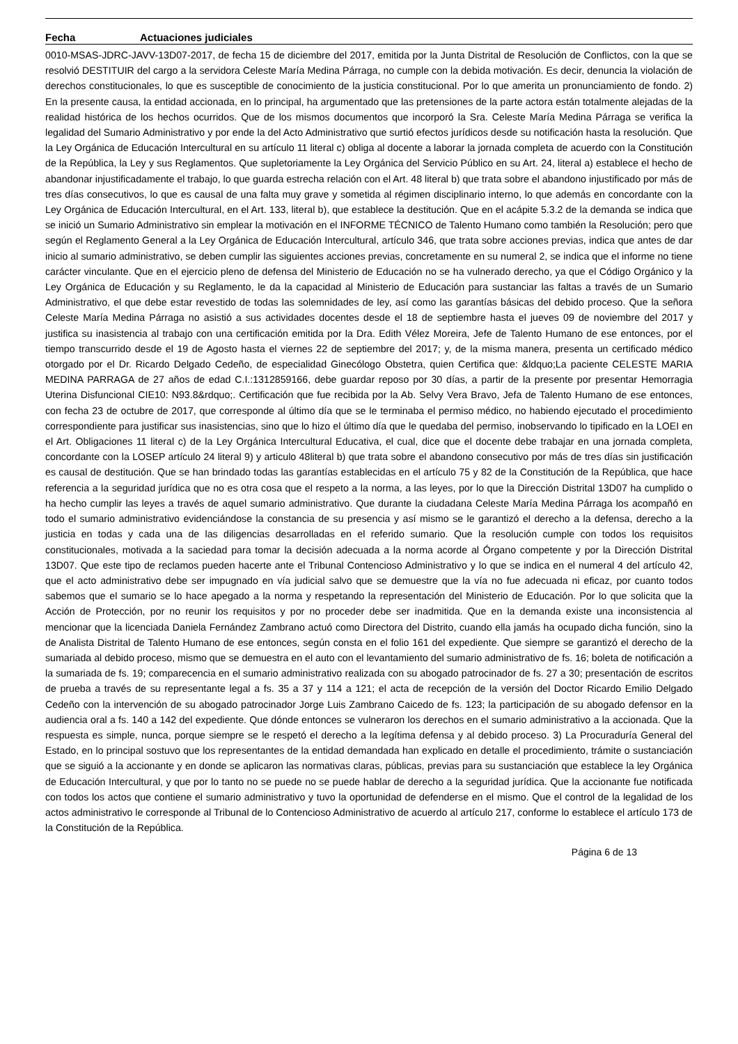Fecha Actuaciones judiciales
0010-MSAS-JDRC-JAVV-13D07-2017, de fecha 15 de diciembre del 2017, emitida por la Junta Distrital de Resolución de Conflictos, con la que se resolvió DESTITUIR del cargo a la servidora Celeste María Medina Párraga, no cumple con la debida motivación. Es decir, denuncia la violación de derechos constitucionales, lo que es susceptible de conocimiento de la justicia constitucional. Por lo que amerita un pronunciamiento de fondo. 2) En la presente causa, la entidad accionada, en lo principal, ha argumentado que las pretensiones de la parte actora están totalmente alejadas de la realidad histórica de los hechos ocurridos. Que de los mismos documentos que incorporó la Sra. Celeste María Medina Párraga se verifica la legalidad del Sumario Administrativo y por ende la del Acto Administrativo que surtió efectos jurídicos desde su notificación hasta la resolución. Que la Ley Orgánica de Educación Intercultural en su artículo 11 literal c) obliga al docente a laborar la jornada completa de acuerdo con la Constitución de la República, la Ley y sus Reglamentos. Que supletoriamente la Ley Orgánica del Servicio Público en su Art. 24, literal a) establece el hecho de abandonar injustificadamente el trabajo, lo que guarda estrecha relación con el Art. 48 literal b) que trata sobre el abandono injustificado por más de tres días consecutivos, lo que es causal de una falta muy grave y sometida al régimen disciplinario interno, lo que además en concordante con la Ley Orgánica de Educación Intercultural, en el Art. 133, literal b), que establece la destitución. Que en el acápite 5.3.2 de la demanda se indica que se inició un Sumario Administrativo sin emplear la motivación en el INFORME TÉCNICO de Talento Humano como también la Resolución; pero que según el Reglamento General a la Ley Orgánica de Educación Intercultural, artículo 346, que trata sobre acciones previas, indica que antes de dar inicio al sumario administrativo, se deben cumplir las siguientes acciones previas, concretamente en su numeral 2, se indica que el informe no tiene carácter vinculante. Que en el ejercicio pleno de defensa del Ministerio de Educación no se ha vulnerado derecho, ya que el Código Orgánico y la Ley Orgánica de Educación y su Reglamento, le da la capacidad al Ministerio de Educación para sustanciar las faltas a través de un Sumario Administrativo, el que debe estar revestido de todas las solemnidades de ley, así como las garantías básicas del debido proceso. Que la señora Celeste María Medina Párraga no asistió a sus actividades docentes desde el 18 de septiembre hasta el jueves 09 de noviembre del 2017 y justifica su inasistencia al trabajo con una certificación emitida por la Dra. Edith Vélez Moreira, Jefe de Talento Humano de ese entonces, por el tiempo transcurrido desde el 19 de Agosto hasta el viernes 22 de septiembre del 2017; y, de la misma manera, presenta un certificado médico otorgado por el Dr. Ricardo Delgado Cedeño, de especialidad Ginecólogo Obstetra, quien Certifica que: &ldquo;La paciente CELESTE MARIA MEDINA PARRAGA de 27 años de edad C.I.:1312859166, debe guardar reposo por 30 días, a partir de la presente por presentar Hemorragia Uterina Disfuncional CIE10: N93.8&rdquo;. Certificación que fue recibida por la Ab. Selvy Vera Bravo, Jefa de Talento Humano de ese entonces, con fecha 23 de octubre de 2017, que corresponde al último día que se le terminaba el permiso médico, no habiendo ejecutado el procedimiento correspondiente para justificar sus inasistencias, sino que lo hizo el último día que le quedaba del permiso, inobservando lo tipificado en la LOEI en el Art. Obligaciones 11 literal c) de la Ley Orgánica Intercultural Educativa, el cual, dice que el docente debe trabajar en una jornada completa, concordante con la LOSEP artículo 24 literal 9) y articulo 48literal b) que trata sobre el abandono consecutivo por más de tres días sin justificación es causal de destitución. Que se han brindado todas las garantías establecidas en el artículo 75 y 82 de la Constitución de la República, que hace referencia a la seguridad jurídica que no es otra cosa que el respeto a la norma, a las leyes, por lo que la Dirección Distrital 13D07 ha cumplido o ha hecho cumplir las leyes a través de aquel sumario administrativo. Que durante la ciudadana Celeste María Medina Párraga los acompañó en todo el sumario administrativo evidenciándose la constancia de su presencia y así mismo se le garantizó el derecho a la defensa, derecho a la justicia en todas y cada una de las diligencias desarrolladas en el referido sumario. Que la resolución cumple con todos los requisitos constitucionales, motivada a la saciedad para tomar la decisión adecuada a la norma acorde al Órgano competente y por la Dirección Distrital 13D07. Que este tipo de reclamos pueden hacerte ante el Tribunal Contencioso Administrativo y lo que se indica en el numeral 4 del artículo 42, que el acto administrativo debe ser impugnado en vía judicial salvo que se demuestre que la vía no fue adecuada ni eficaz, por cuanto todos sabemos que el sumario se lo hace apegado a la norma y respetando la representación del Ministerio de Educación. Por lo que solicita que la Acción de Protección, por no reunir los requisitos y por no proceder debe ser inadmitida. Que en la demanda existe una inconsistencia al mencionar que la licenciada Daniela Fernández Zambrano actuó como Directora del Distrito, cuando ella jamás ha ocupado dicha función, sino la de Analista Distrital de Talento Humano de ese entonces, según consta en el folio 161 del expediente. Que siempre se garantizó el derecho de la sumariada al debido proceso, mismo que se demuestra en el auto con el levantamiento del sumario administrativo de fs. 16; boleta de notificación a la sumariada de fs. 19; comparecencia en el sumario administrativo realizada con su abogado patrocinador de fs. 27 a 30; presentación de escritos de prueba a través de su representante legal a fs. 35 a 37 y 114 a 121; el acta de recepción de la versión del Doctor Ricardo Emilio Delgado Cedeño con la intervención de su abogado patrocinador Jorge Luis Zambrano Caicedo de fs. 123; la participación de su abogado defensor en la audiencia oral a fs. 140 a 142 del expediente. Que dónde entonces se vulneraron los derechos en el sumario administrativo a la accionada. Que la respuesta es simple, nunca, porque siempre se le respetó el derecho a la legítima defensa y al debido proceso. 3) La Procuraduría General del Estado, en lo principal sostuvo que los representantes de la entidad demandada han explicado en detalle el procedimiento, trámite o sustanciación que se siguió a la accionante y en donde se aplicaron las normativas claras, públicas, previas para su sustanciación que establece la ley Orgánica de Educación Intercultural, y que por lo tanto no se puede no se puede hablar de derecho a la seguridad jurídica. Que la accionante fue notificada con todos los actos que contiene el sumario administrativo y tuvo la oportunidad de defenderse en el mismo. Que el control de la legalidad de los actos administrativo le corresponde al Tribunal de lo Contencioso Administrativo de acuerdo al artículo 217, conforme lo establece el artículo 173 de la Constitución de la República.
Página 6 de 13